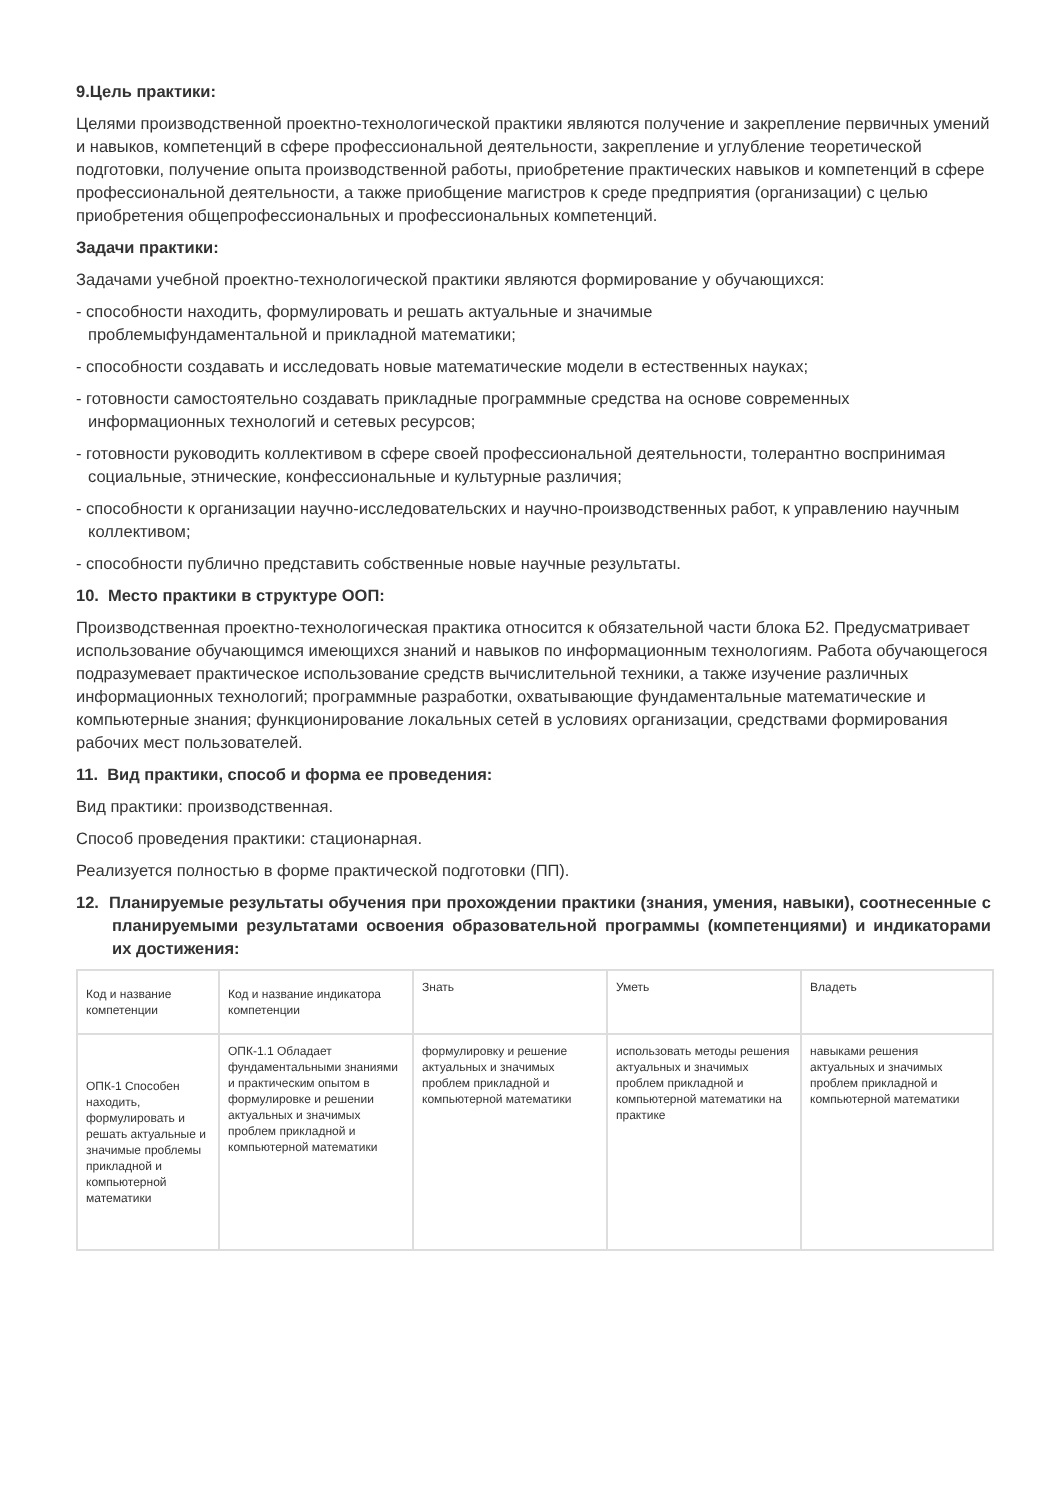9.Цель практики:
Целями производственной проектно-технологической практики являются получение и закрепление первичных умений и навыков, компетенций в сфере профессиональной деятельности, закрепление и углубление теоретической подготовки, получение опыта производственной работы, приобретение практических навыков и компетенций в сфере профессиональной деятельности, а также приобщение магистров к среде предприятия (организации) с целью приобретения общепрофессиональных и профессиональных компетенций.
Задачи практики:
Задачами учебной проектно-технологической практики являются формирование у обучающихся:
- способности находить, формулировать и решать актуальные и значимые
проблемыфундаментальной и прикладной математики;
- способности создавать и исследовать новые математические модели в естественных науках;
- готовности самостоятельно создавать прикладные программные средства на основе современных информационных технологий и сетевых ресурсов;
- готовности руководить коллективом в сфере своей профессиональной деятельности, толерантно воспринимая социальные, этнические, конфессиональные и культурные различия;
- способности к организации научно-исследовательских и научно-производственных работ, к управлению научным коллективом;
- способности публично представить собственные новые научные результаты.
10. Место практики в структуре ООП:
Производственная проектно-технологическая практика относится к обязательной части блока Б2. Предусматривает использование обучающимся имеющихся знаний и навыков по информационным технологиям. Работа обучающегося подразумевает практическое использование средств вычислительной техники, а также изучение различных информационных технологий; программные разработки, охватывающие фундаментальные математические и компьютерные знания; функционирование локальных сетей в условиях организации, средствами формирования рабочих мест пользователей.
11. Вид практики, способ и форма ее проведения:
Вид практики: производственная.
Способ проведения практики: стационарная.
Реализуется полностью в форме практической подготовки (ПП).
12. Планируемые результаты обучения при прохождении практики (знания, умения, навыки), соотнесенные с планируемыми результатами освоения образовательной программы (компетенциями) и индикаторами их достижения:
| Код и название компетенции | Код и название индикатора компетенции | Знать | Уметь | Владеть |
| ОПК-1 Способен находить, формулировать и решать актуальные и значимые проблемы прикладной и компьютерной математики | ОПК-1.1 Обладает фундаментальными знаниями и практическим опытом в формулировке и решении актуальных и значимых проблем прикладной и компьютерной математики | формулировку и решение актуальных и значимых проблем прикладной и компьютерной математики | использовать методы решения актуальных и значимых проблем прикладной и компьютерной математики на практике | навыками решения актуальных и значимых проблем прикладной и компьютерной математики |